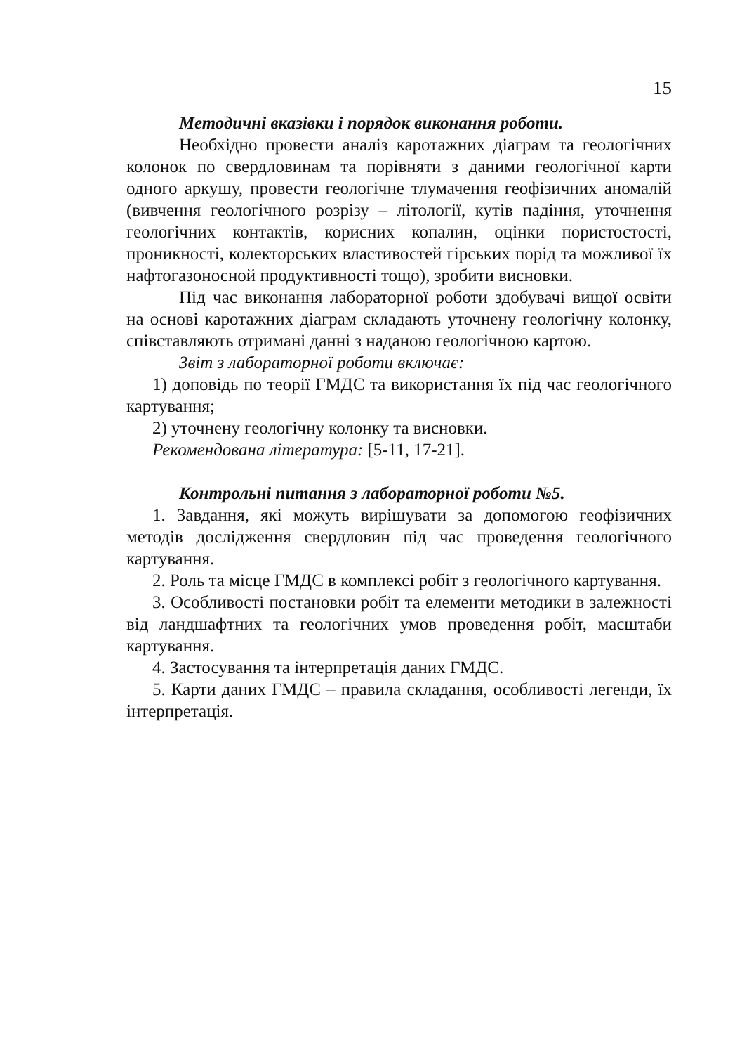15
Методичні вказівки і порядок виконання роботи.
Необхідно провести аналіз каротажних діаграм та геологічних колонок по свердловинам та порівняти з даними геологічної карти одного аркушу, провести геологічне тлумачення геофізичних аномалій (вивчення геологічного розрізу – літології, кутів падіння, уточнення геологічних контактів, корисних копалин, оцінки пористостості, проникності, колекторських властивостей гірських порід та можливої їх нафтогазоносной продуктивності тощо), зробити висновки.
Під час виконання лабораторної роботи здобувачі вищої освіти на основі каротажних діаграм складають уточнену геологічну колонку, співставляють отримані данні з наданою геологічною картою.
Звіт з лабораторної роботи включає:
1) доповідь по теорії ГМДС та використання їх під час геологічного картування;
2) уточнену геологічну колонку та висновки.
Рекомендована література: [5-11, 17-21].
Контрольні питання з лабораторної роботи №5.
1. Завдання, які можуть вирішувати за допомогою геофізичних методів дослідження свердловин під час проведення геологічного картування.
2. Роль та місце ГМДС в комплексі робіт з геологічного картування.
3. Особливості постановки робіт та елементи методики в залежності від ландшафтних та геологічних умов проведення робіт, масштаби картування.
4. Застосування та інтерпретація даних ГМДС.
5. Карти даних ГМДС – правила складання, особливості легенди, їх інтерпретація.